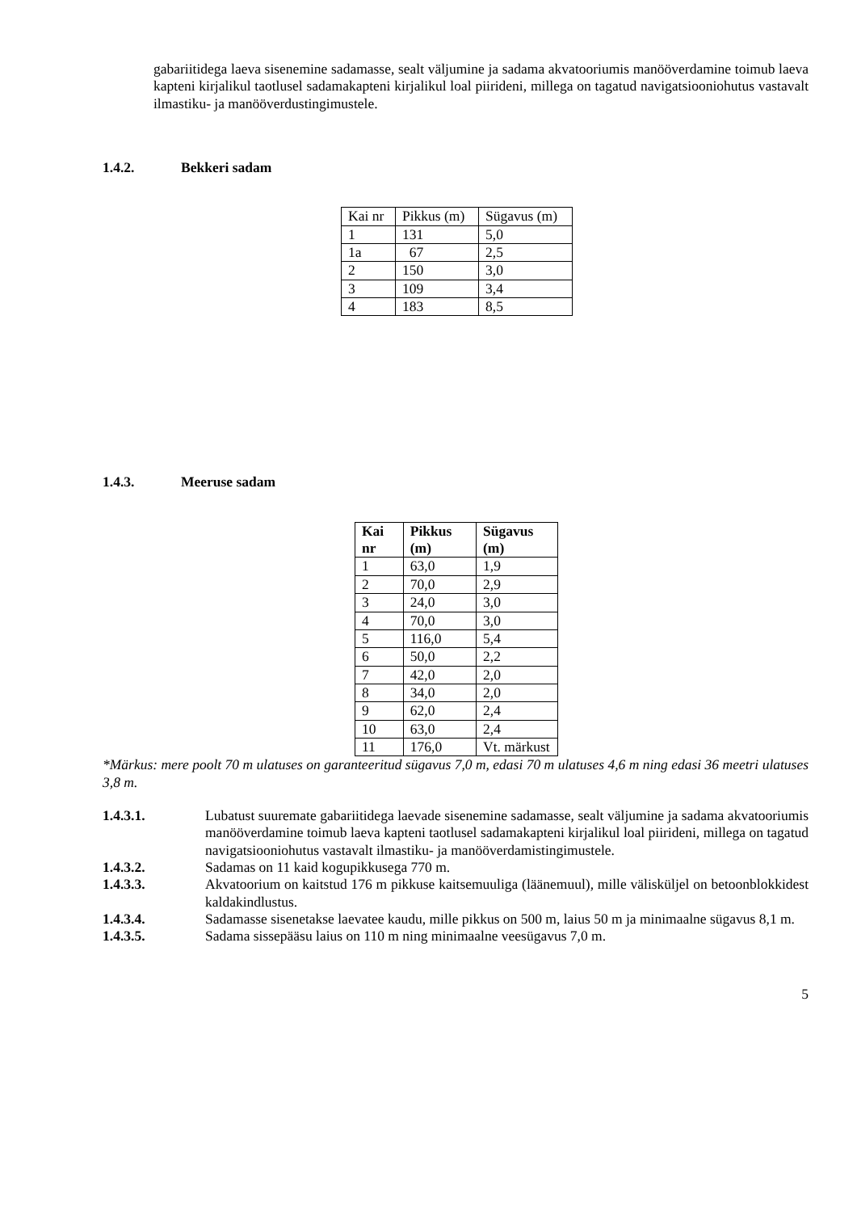gabariitidega laeva sisenemine sadamasse, sealt väljumine ja sadama akvatooriumis manööverdamine toimub laeva kapteni kirjalikul taotlusel sadamakapteni kirjalikul loal piirideni, millega on tagatud navigatsiooniohutus vastavalt ilmastiku- ja manööverdustingimustele.
1.4.2. Bekkeri sadam
| Kai nr | Pikkus (m) | Sügavus (m) |
| --- | --- | --- |
| 1 | 131 | 5,0 |
| 1a | 67 | 2,5 |
| 2 | 150 | 3,0 |
| 3 | 109 | 3,4 |
| 4 | 183 | 8,5 |
1.4.3. Meeruse sadam
| Kai nr | Pikkus (m) | Sügavus (m) |
| --- | --- | --- |
| 1 | 63,0 | 1,9 |
| 2 | 70,0 | 2,9 |
| 3 | 24,0 | 3,0 |
| 4 | 70,0 | 3,0 |
| 5 | 116,0 | 5,4 |
| 6 | 50,0 | 2,2 |
| 7 | 42,0 | 2,0 |
| 8 | 34,0 | 2,0 |
| 9 | 62,0 | 2,4 |
| 10 | 63,0 | 2,4 |
| 11 | 176,0 | Vt. märkust |
*Märkus: mere poolt 70 m ulatuses on garanteeritud sügavus 7,0 m, edasi 70 m ulatuses 4,6 m ning edasi 36 meetri ulatuses 3,8 m.
1.4.3.1. Lubatust suuremate gabariitidega laevade sisenemine sadamasse, sealt väljumine ja sadama akvatooriumis manööverdamine toimub laeva kapteni taotlusel sadamakapteni kirjalikul loal piirideni, millega on tagatud navigatsiooniohutus vastavalt ilmastiku- ja manööverdamistingimustele.
1.4.3.2. Sadamas on 11 kaid kogupikkusega 770 m.
1.4.3.3. Akvatoorium on kaitstud 176 m pikkuse kaitsemuuliga (läänemuul), mille välisküljel on betoonblokkidest kaldakindlustus.
1.4.3.4. Sadamasse sisenetakse laevatee kaudu, mille pikkus on 500 m, laius 50 m ja minimaalne sügavus 8,1 m.
1.4.3.5. Sadama sissepääsu laius on 110 m ning minimaalne veesügavus 7,0 m.
5